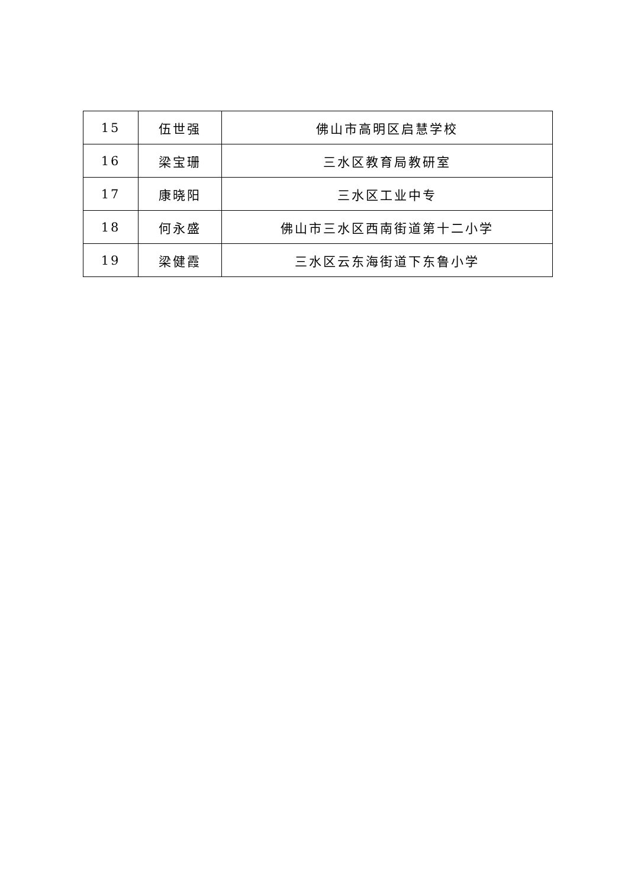| 15 | 伍世强 | 佛山市高明区启慧学校 |
| 16 | 梁宝珊 | 三水区教育局教研室 |
| 17 | 康晓阳 | 三水区工业中专 |
| 18 | 何永盛 | 佛山市三水区西南街道第十二小学 |
| 19 | 梁健霞 | 三水区云东海街道下东鲁小学 |